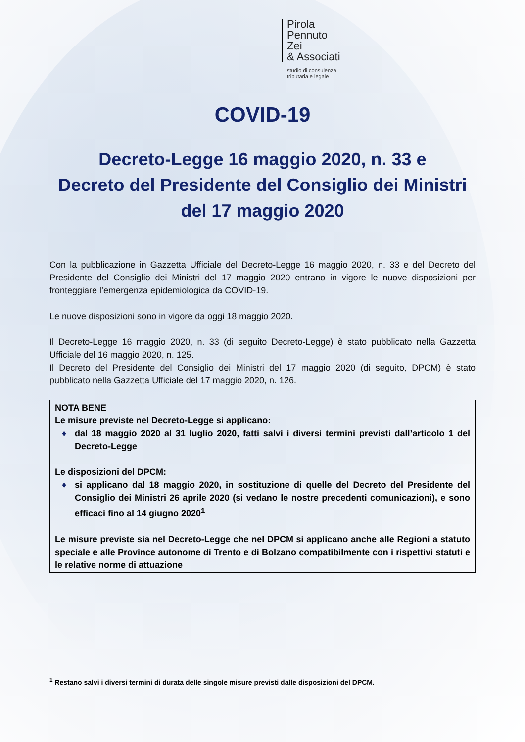Pirola
Pennuto
Zei
& Associati
studio di consulenza
tributaria e legale
COVID-19
Decreto-Legge 16 maggio 2020, n. 33 e
Decreto del Presidente del Consiglio dei Ministri
del 17 maggio 2020
Con la pubblicazione in Gazzetta Ufficiale del Decreto-Legge 16 maggio 2020, n. 33 e del Decreto del Presidente del Consiglio dei Ministri del 17 maggio 2020 entrano in vigore le nuove disposizioni per fronteggiare l’emergenza epidemiologica da COVID-19.
Le nuove disposizioni sono in vigore da oggi 18 maggio 2020.
Il Decreto-Legge 16 maggio 2020, n. 33 (di seguito Decreto-Legge) è stato pubblicato nella Gazzetta Ufficiale del 16 maggio 2020, n. 125.
Il Decreto del Presidente del Consiglio dei Ministri del 17 maggio 2020 (di seguito, DPCM) è stato pubblicato nella Gazzetta Ufficiale del 17 maggio 2020, n. 126.
NOTA BENE
Le misure previste nel Decreto-Legge si applicano:
♦ dal 18 maggio 2020 al 31 luglio 2020, fatti salvi i diversi termini previsti dall’articolo 1 del Decreto-Legge
Le disposizioni del DPCM:
♦ si applicano dal 18 maggio 2020, in sostituzione di quelle del Decreto del Presidente del Consiglio dei Ministri 26 aprile 2020 (si vedano le nostre precedenti comunicazioni), e sono efficaci fino al 14 giugno 2020<sup>1</sup>
Le misure previste sia nel Decreto-Legge che nel DPCM si applicano anche alle Regioni a statuto speciale e alle Province autonome di Trento e di Bolzano compatibilmente con i rispettivi statuti e le relative norme di attuazione
<sup>1</sup> Restano salvi i diversi termini di durata delle singole misure previsti dalle disposizioni del DPCM.